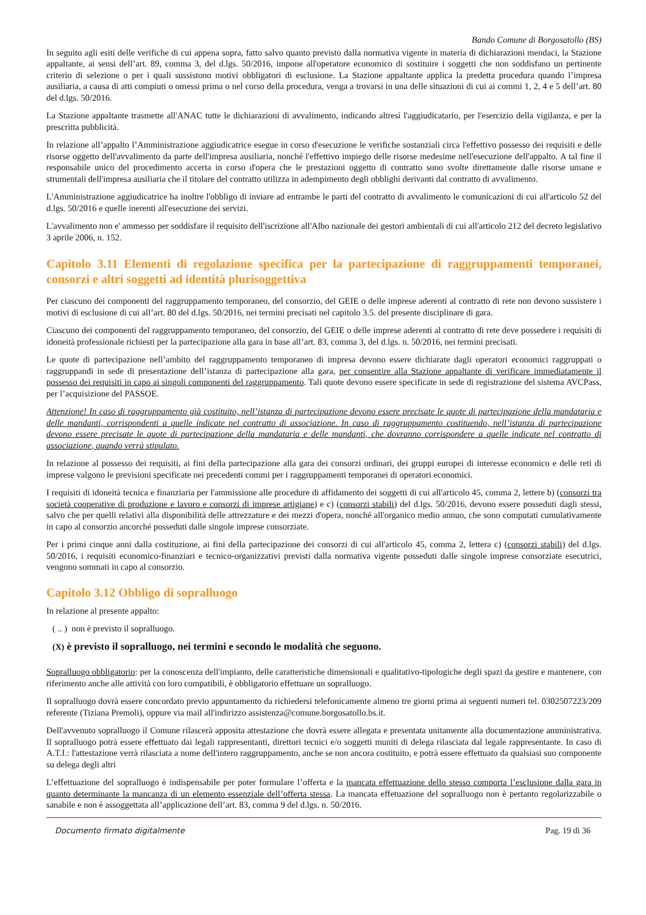Bando Comune di Borgosatollo (BS)
In seguito agli esiti delle verifiche di cui appena sopra, fatto salvo quanto previsto dalla normativa vigente in materia di dichiarazioni mendaci, la Stazione appaltante, ai sensi dell’art. 89, comma 3, del d.lgs. 50/2016, impone all'operatore economico di sostituire i soggetti che non soddisfano un pertinente criterio di selezione o per i quali sussistono motivi obbligatori di esclusione. La Stazione appaltante applica la predetta procedura quando l’impresa ausiliaria, a causa di atti compiuti o omessi prima o nel corso della procedura, venga a trovarsi in una delle situazioni di cui ai commi 1, 2, 4 e 5 dell’art. 80 del d.lgs. 50/2016.
La Stazione appaltante trasmette all'ANAC tutte le dichiarazioni di avvalimento, indicando altresì l'aggiudicatario, per l'esercizio della vigilanza, e per la prescritta pubblicità.
In relazione all’appalto l’Amministrazione aggiudicatrice esegue in corso d'esecuzione le verifiche sostanziali circa l'effettivo possesso dei requisiti e delle risorse oggetto dell'avvalimento da parte dell'impresa ausiliaria, nonché l'effettivo impiego delle risorse medesime nell'esecuzione dell'appalto. A tal fine il responsabile unico del procedimento accerta in corso d'opera che le prestazioni oggetto di contratto sono svolte direttamente dalle risorse umane e strumentali dell'impresa ausiliaria che il titolare del contratto utilizza in adempimento degli obblighi derivanti dal contratto di avvalimento.
L'Amministrazione aggiudicatrice ha inoltre l'obbligo di inviare ad entrambe le parti del contratto di avvalimento le comunicazioni di cui all'articolo 52 del d.lgs. 50/2016 e quelle inerenti all'esecuzione dei servizi.
L'avvalimento non e' ammesso per soddisfare il requisito dell'iscrizione all'Albo nazionale dei gestori ambientali di cui all'articolo 212 del decreto legislativo 3 aprile 2006, n. 152.
Capitolo 3.11 Elementi di regolazione specifica per la partecipazione di raggruppamenti temporanei, consorzi e altri soggetti ad identità plurisoggettiva
Per ciascuno dei componenti del raggruppamento temporaneo, del consorzio, del GEIE o delle imprese aderenti al contratto di rete non devono sussistere i motivi di esclusione di cui all’art. 80 del d.lgs. 50/2016, nei termini precisati nel capitolo 3.5. del presente disciplinare di gara.
Ciascuno dei componenti del raggruppamento temporaneo, del consorzio, del GEIE o delle imprese aderenti al contratto di rete deve possedere i requisiti di idoneità professionale richiesti per la partecipazione alla gara in base all’art. 83, comma 3, del d.lgs. n. 50/2016, nei termini precisati.
Le quote di partecipazione nell’ambito del raggruppamento temporaneo di impresa devono essere dichiarate dagli operatori economici raggruppati o raggruppandi in sede di presentazione dell’istanza di partecipazione alla gara, per consentire alla Stazione appaltante di verificare immediatamente il possesso dei requisiti in capo ai singoli componenti del raggruppamento. Tali quote devono essere specificate in sede di registrazione del sistema AVCPass, per l’acquisizione del PASSOE.
Attenzione! In caso di raggruppamento già costituito, nell’istanza di partecipazione devono essere precisate le quote di partecipazione della mandataria e delle mandanti, corrispondenti a quelle indicate nel contratto di associazione. In caso di raggruppamento costituendo, nell’istanza di partecipazione devono essere precisate le quote di partecipazione della mandataria e delle mandanti, che dovranno corrispondere a quelle indicate nel contratto di associazione, quando verrà stipulato.
In relazione al possesso dei requisiti, ai fini della partecipazione alla gara dei consorzi ordinari, dei gruppi europei di interesse economico e delle reti di imprese valgono le previsioni specificate nei precedenti commi per i raggruppamenti temporanei di operatori economici.
I requisiti di idoneità tecnica e finanziaria per l'ammissione alle procedure di affidamento dei soggetti di cui all'articolo 45, comma 2, lettere b) (consorzi tra società cooperative di produzione e lavoro e consorzi di imprese artigiane) e c) (consorzi stabili) del d.lgs. 50/2016, devono essere posseduti dagli stessi, salvo che per quelli relativi alla disponibilità delle attrezzature e dei mezzi d'opera, nonché all'organico medio annuo, che sono computati cumulativamente in capo al consorzio ancorché posseduti dalle singole imprese consorziate.
Per i primi cinque anni dalla costituzione, ai fini della partecipazione dei consorzi di cui all'articolo 45, comma 2, lettera c) (consorzi stabili) del d.lgs. 50/2016, i requisiti economico-finanziari e tecnico-organizzativi previsti dalla normativa vigente posseduti dalle singole imprese consorziate esecutrici, vengono sommati in capo al consorzio.
Capitolo 3.12 Obbligo di sopralluogo
In relazione al presente appalto:
( .. ) non è previsto il sopralluogo.
(X) è previsto il sopralluogo, nei termini e secondo le modalità che seguono.
Sopralluogo obbligatorio: per la conoscenza dell'impianto, delle caratteristiche dimensionali e qualitativo-tipologiche degli spazi da gestire e mantenere, con riferimento anche alle attività con loro compatibili, è obbligatorio effettuare un sopralluogo.
Il sopralluogo dovrà essere concordato previo appuntamento da richiedersi telefonicamente almeno tre giorni prima ai seguenti numeri tel. 0302507223/209 referente (Tiziana Premoli), oppure via mail all'indirizzo assistenza@comune.borgosatollo.bs.it.
Dell'avvenuto sopralluogo il Comune rilascerà apposita attestazione che dovrà essere allegata e presentata unitamente alla documentazione amministrativa. Il sopralluogo potrà essere effettuato dai legali rappresentanti, direttori tecnici e/o soggetti muniti di delega rilasciata dal legale rappresentante. In caso di A.T.I.: l'attestazione verrà rilasciata a nome dell'intero raggruppamento, anche se non ancora costituito, e potrà essere effettuato da qualsiasi suo componente su delega degli altri
L’effettuazione del sopralluogo è indispensabile per poter formulare l’offerta e la mancata effettuazione dello stesso comporta l’esclusione dalla gara in quanto determinante la mancanza di un elemento essenziale dell’offerta stessa. La mancata effetuazione del sopralluogo non è pertanto regolarizzabile o sanabile e non è assoggettata all’applicazione dell’art. 83, comma 9 del d.lgs. n. 50/2016.
Documento firmato digitalmente Pag. 19 di 36